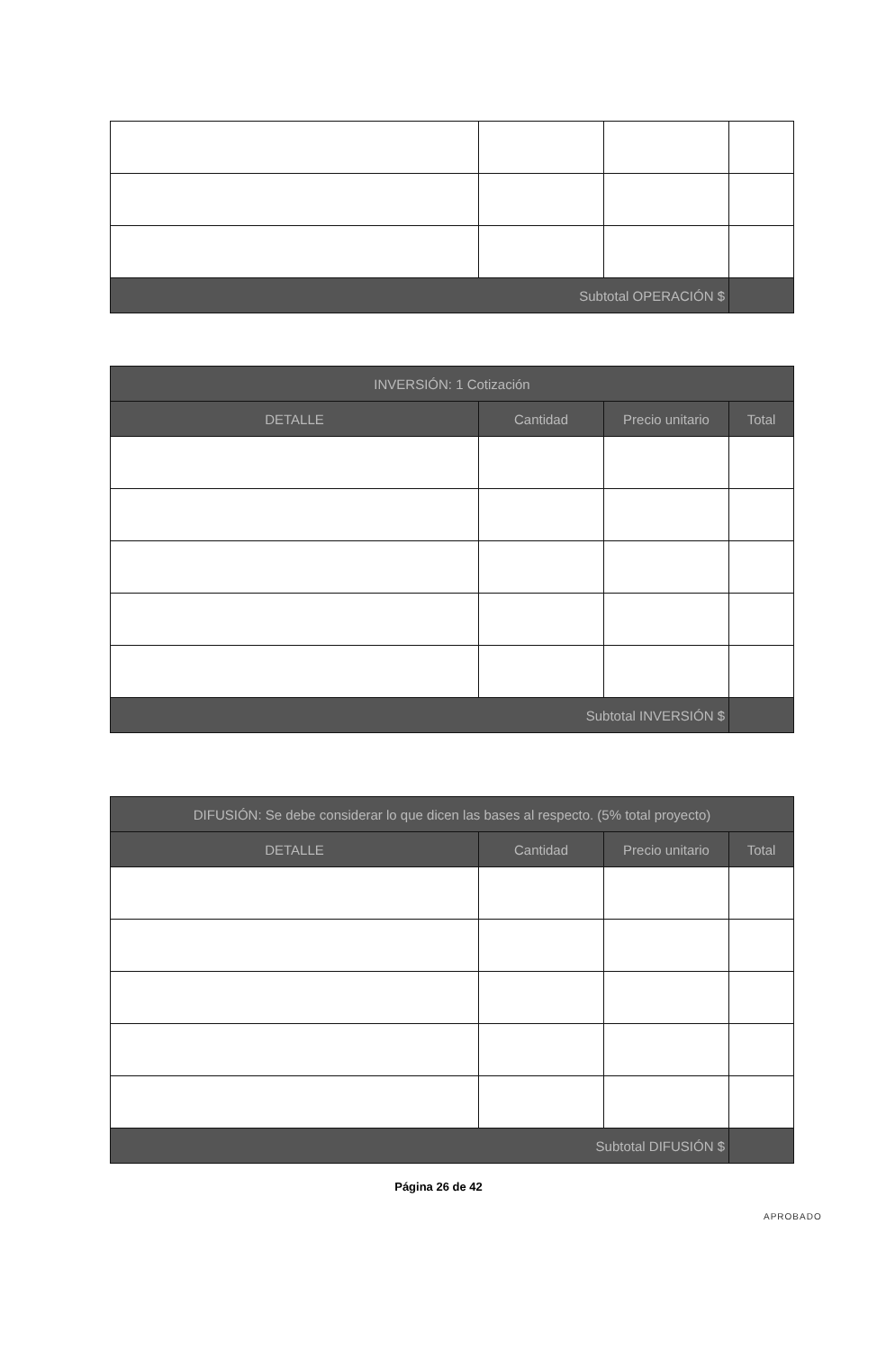| Subtotal OPERACIÓN $ | | | |
| --- | --- | --- | --- |
| INVERSIÓN: 1 Cotización | | | |
| --- | --- | --- | --- |
| DETALLE | Cantidad | Precio unitario | Total |
| Subtotal INVERSIÓN $ | | | |
| DIFUSIÓN: Se debe considerar lo que dicen las bases al respecto. (5% total proyecto) | | | |
| --- | --- | --- | --- |
| DETALLE | Cantidad | Precio unitario | Total |
| Subtotal DIFUSIÓN $ | | | |
Página 26 de 42
APROBADO